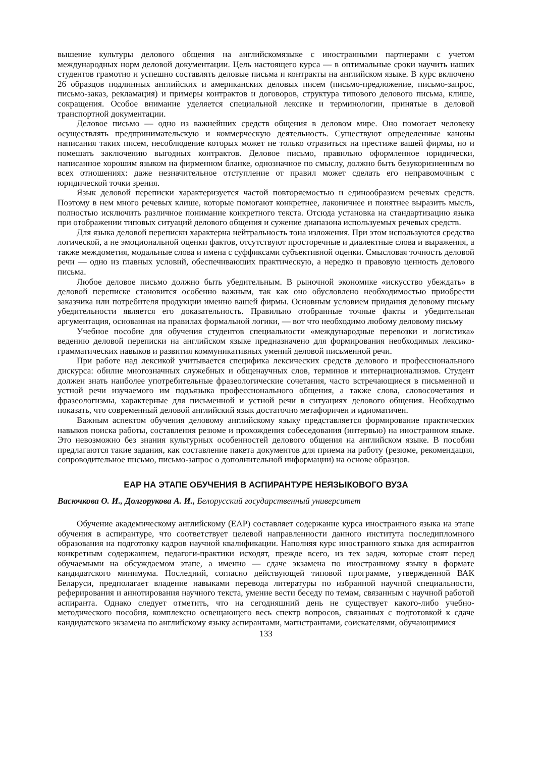вышение культуры делового общения на английскомязыке с иностранными партнерами с учетом международных норм деловой документации. Цель настоящего курса — в оптимальные сроки научить наших студентов грамотно и успешно составлять деловые письма и контракты на английском языке. В курс включено 26 образцов подлинных английских и американских деловых писем (письмо-предложение, письмо-запрос, письмо-заказ, рекламация) и примеры контрактов и договоров, структура типового делового письма, клише, сокращения. Особое внимание уделяется специальной лексике и терминологии, принятые в деловой транспортной документации.
Деловое письмо — одно из важнейших средств общения в деловом мире. Оно помогает человеку осуществлять предпринимательскую и коммерческую деятельность. Существуют определенные каноны написания таких писем, несоблюдение которых может не только отразиться на престиже вашей фирмы, но и помешать заключению выгодных контрактов. Деловое письмо, правильно оформленное юридически, написанное хорошим языком на фирменном бланке, однозначное по смыслу, должно быть безукоризненным во всех отношениях: даже незначительное отступление от правил может сделать его неправомочным с юридической точки зрения.
Язык деловой переписки характеризуется частой повторяемостью и единообразием речевых средств. Поэтому в нем много речевых клише, которые помогают конкретнее, лаконичнее и понятнее выразить мысль, полностью исключить различное понимание конкретного текста. Отсюда установка на стандартизацию языка при отображении типовых ситуаций делового общения и сужение диапазона используемых речевых средств.
Для языка деловой переписки характерна нейтральность тона изложения. При этом используются средства логической, а не эмоциональной оценки фактов, отсутствуют просторечные и диалектные слова и выражения, а также междометия, модальные слова и имена с суффиксами субъективной оценки. Смысловая точность деловой речи — одно из главных условий, обеспечивающих практическую, а нередко и правовую ценность делового письма.
Любое деловое письмо должно быть убедительным. В рыночной экономике «искусство убеждать» в деловой переписке становится особенно важным, так как оно обусловлено необходимостью приобрести заказчика или потребителя продукции именно вашей фирмы. Основным условием придания деловому письму убедительности является его доказательность. Правильно отобранные точные факты и убедительная аргументация, основанная на правилах формальной логики, — вот что необходимо любому деловому письму
Учебное пособие для обучения студентов специальности «международные перевозки и логистика» ведению деловой переписки на английском языке предназначено для формирования необходимых лексико-грамматических навыков и развития коммуникативных умений деловой письменной речи.
При работе над лексикой учитывается специфика лексических средств делового и профессионального дискурса: обилие многозначных служебных и общенаучных слов, терминов и интернационализмов. Студент должен знать наиболее употребительные фразеологические сочетания, часто встречающиеся в письменной и устной речи изучаемого им подъязыка профессионального общения, а также слова, словосочетания и фразеологизмы, характерные для письменной и устной речи в ситуациях делового общения. Необходимо показать, что современный деловой английский язык достаточно метафоричен и идиоматичен.
Важным аспектом обучения деловому английскому языку представляется формирование практических навыков поиска работы, составления резюме и прохождения собеседования (интервью) на иностранном языке. Это невозможно без знания культурных особенностей делового общения на английском языке. В пособии предлагаются такие задания, как составление пакета документов для приема на работу (резюме, рекомендация, сопроводительное письмо, письмо-запрос о дополнительной информации) на основе образцов.
EAP НА ЭТАПЕ ОБУЧЕНИЯ В АСПИРАНТУРЕ НЕЯЗЫКОВОГО ВУЗА
Васючкова О. И., Долгорукова А. И., Белорусский государственный университет
Обучение академическому английскому (EAP) составляет содержание курса иностранного языка на этапе обучения в аспирантуре, что соответствует целевой направленности данного института последипломного образования на подготовку кадров научной квалификации. Наполняя курс иностранного языка для аспирантов конкретным содержанием, педагоги-практики исходят, прежде всего, из тех задач, которые стоят перед обучаемыми на обсуждаемом этапе, а именно — сдаче экзамена по иностранному языку в формате кандидатского минимума. Последний, согласно действующей типовой программе, утвержденной ВАК Беларуси, предполагает владение навыками перевода литературы по избранной научной специальности, реферирования и аннотирования научного текста, умение вести беседу по темам, связанным с научной работой аспиранта. Однако следует отметить, что на сегодняшний день не существует какого-либо учебно-методического пособия, комплексно освещающего весь спектр вопросов, связанных с подготовкой к сдаче кандидатского экзамена по английскому языку аспирантами, магистрантами, соискателями, обучающимися
133